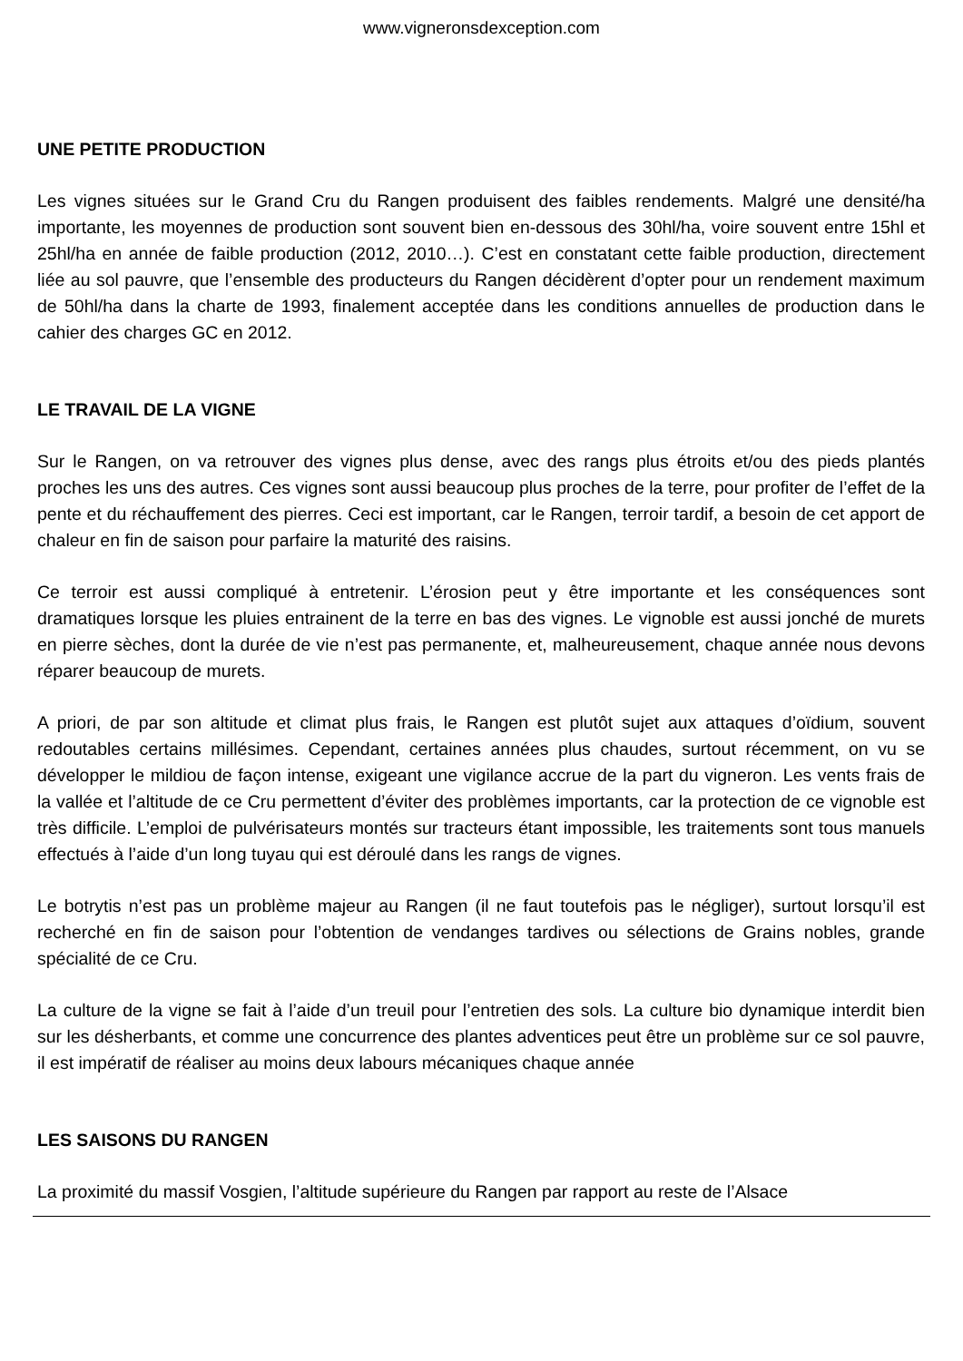www.vigneronsdexception.com
UNE PETITE PRODUCTION
Les vignes situées sur le Grand Cru du Rangen produisent des faibles rendements. Malgré une densité/ha importante, les moyennes de production sont souvent bien en-dessous des 30hl/ha, voire souvent entre 15hl et 25hl/ha en année de faible production (2012, 2010…). C’est en constatant cette faible production, directement liée au sol pauvre, que l’ensemble des producteurs du Rangen décidèrent d’opter pour un rendement maximum de 50hl/ha dans la charte de 1993, finalement acceptée dans les conditions annuelles de production dans le cahier des charges GC en 2012.
LE TRAVAIL DE LA VIGNE
Sur le Rangen, on va retrouver des vignes plus dense, avec des rangs plus étroits et/ou des pieds plantés proches les uns des autres. Ces vignes sont aussi beaucoup plus proches de la terre, pour profiter de l’effet de la pente et du réchauffement des pierres. Ceci est important, car le Rangen, terroir tardif, a besoin de cet apport de chaleur en fin de saison pour parfaire la maturité des raisins.
Ce terroir est aussi compliqué à entretenir. L’érosion peut y être importante et les conséquences sont dramatiques lorsque les pluies entrainent de la terre en bas des vignes. Le vignoble est aussi jonché de murets en pierre sèches, dont la durée de vie n’est pas permanente, et, malheureusement, chaque année nous devons réparer beaucoup de murets.
A priori, de par son altitude et climat plus frais, le Rangen est plutôt sujet aux attaques d’oïdium, souvent redoutables certains millésimes. Cependant, certaines années plus chaudes, surtout récemment, on vu se développer le mildiou de façon intense, exigeant une vigilance accrue de la part du vigneron. Les vents frais de la vallée et l’altitude de ce Cru permettent d’éviter des problèmes importants, car la protection de ce vignoble est très difficile. L’emploi de pulvérisateurs montés sur tracteurs étant impossible, les traitements sont tous manuels effectués à l’aide d’un long tuyau qui est déroulé dans les rangs de vignes.
Le botrytis n’est pas un problème majeur au Rangen (il ne faut toutefois pas le négliger), surtout lorsqu’il est recherché en fin de saison pour l’obtention de vendanges tardives ou sélections de Grains nobles, grande spécialité de ce Cru.
La culture de la vigne se fait à l’aide d’un treuil pour l’entretien des sols. La culture bio dynamique interdit bien sur les désherbants, et comme une concurrence des plantes adventices peut être un problème sur ce sol pauvre, il est impératif de réaliser au moins deux labours mécaniques chaque année
LES SAISONS DU RANGEN
La proximité du massif Vosgien, l’altitude supérieure du Rangen par rapport au reste de l’Alsace